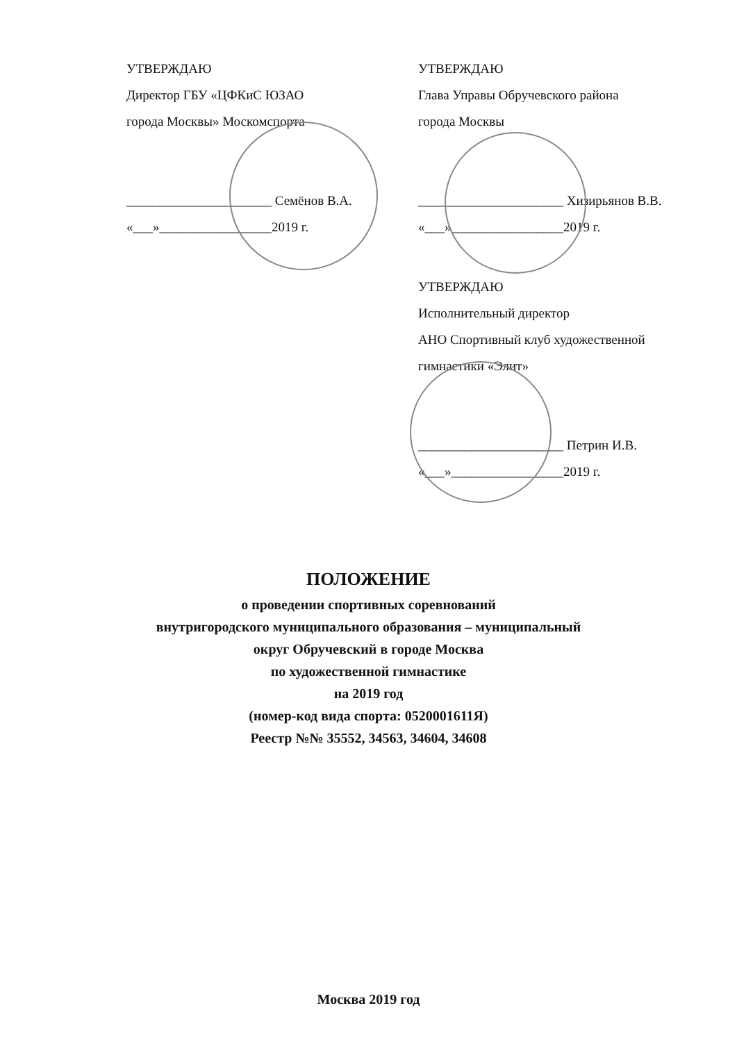УТВЕРЖДАЮ
Директор ГБУ «ЦФКиС ЮЗАО
города Москвы» Москомспорта
______________________ Семёнов В.А.
«___»_________________2019 г.
УТВЕРЖДАЮ
Глава Управы Обручевского района
города Москвы
______________________ Хизирьянов В.В.
«___»_________________2019 г.
УТВЕРЖДАЮ
Исполнительный директор
АНО Спортивный клуб художественной
гимнастики «Элит»
______________________ Петрин И.В.
«___»_________________2019 г.
ПОЛОЖЕНИЕ
о проведении спортивных соревнований
внутригородского муниципального образования – муниципальный
округ Обручевский в городе Москва
по художественной гимнастике
на 2019 год
(номер-код вида спорта: 0520001611Я)
Реестр №№ 35552, 34563, 34604, 34608
Москва 2019 год